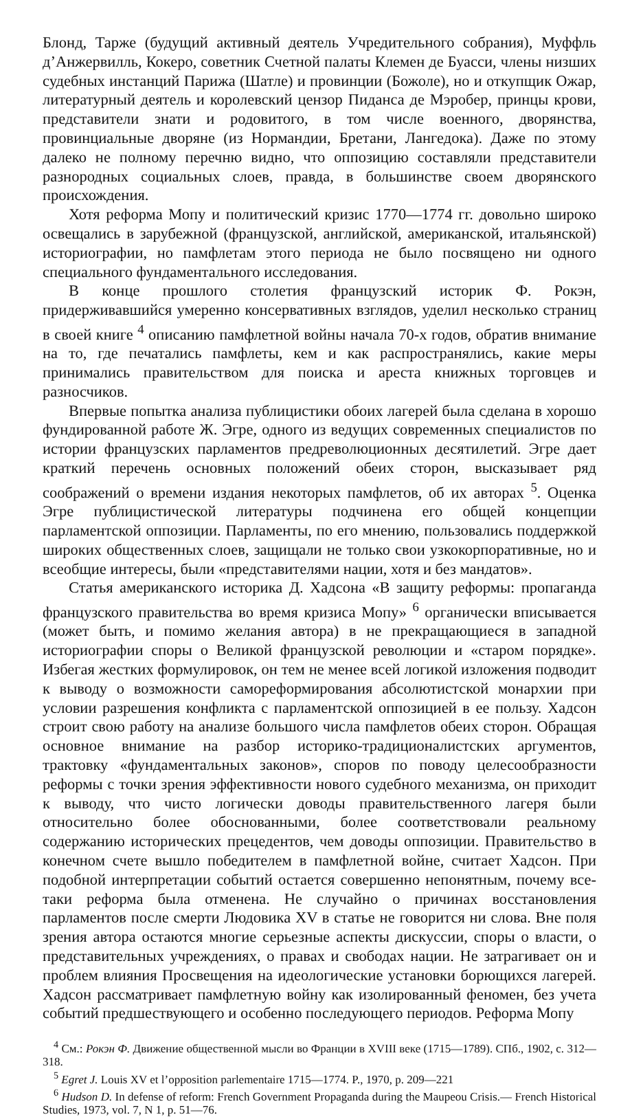Блонд, Тарже (будущий активный деятель Учредительного собрания), Муффль д’Анжервилль, Кокеро, советник Счетной палаты Клемен де Буасси, члены низших судебных инстанций Парижа (Шатле) и провинции (Божоле), но и откупщик Ожар, литературный деятель и королевский цензор Пиданса де Мэробер, принцы крови, представители знати и родовитого, в том числе военного, дворянства, провинциальные дворяне (из Нормандии, Бретани, Лангедока). Даже по этому далеко не полному перечню видно, что оппозицию составляли представители разнородных социальных слоев, правда, в большинстве своем дворянского происхождения.
Хотя реформа Мопу и политический кризис 1770—1774 гг. довольно широко освещались в зарубежной (французской, английской, американской, итальянской) историографии, но памфлетам этого периода не было посвящено ни одного специального фундаментального исследования.
В конце прошлого столетия французский историк Ф. Рокэн, придерживавшийся умеренно консервативных взглядов, уделил несколько страниц в своей книге <sup>4</sup> описанию памфлетной войны начала 70-х годов, обратив внимание на то, где печатались памфлеты, кем и как распространялись, какие меры принимались правительством для поиска и ареста книжных торговцев и разносчиков.
Впервые попытка анализа публицистики обоих лагерей была сделана в хорошо фундированной работе Ж. Эгре, одного из ведущих современных специалистов по истории французских парламентов предреволюционных десятилетий. Эгре дает краткий перечень основных положений обеих сторон, высказывает ряд соображений о времени издания некоторых памфлетов, об их авторах <sup>5</sup>. Оценка Эгре публицистической литературы подчинена его общей концепции парламентской оппозиции. Парламенты, по его мнению, пользовались поддержкой широких общественных слоев, защищали не только свои узкокорпоративные, но и всеобщие интересы, были «представителями нации, хотя и без мандатов».
Статья американского историка Д. Хадсона «В защиту реформы: пропаганда французского правительства во время кризиса Мопу» <sup>6</sup> органически вписывается (может быть, и помимо желания автора) в не прекращающиеся в западной историографии споры о Великой французской революции и «старом порядке». Избегая жестких формулировок, он тем не менее всей логикой изложения подводит к выводу о возможности самореформирования абсолютистской монархии при условии разрешения конфликта с парламентской оппозицией в ее пользу. Хадсон строит свою работу на анализе большого числа памфлетов обеих сторон. Обращая основное внимание на разбор историко-традиционалистских аргументов, трактовку «фундаментальных законов», споров по поводу целесообразности реформы с точки зрения эффективности нового судебного механизма, он приходит к выводу, что чисто логически доводы правительственного лагеря были относительно более обоснованными, более соответствовали реальному содержанию исторических прецедентов, чем доводы оппозиции. Правительство в конечном счете вышло победителем в памфлетной войне, считает Хадсон. При подобной интерпретации событий остается совершенно непонятным, почему все-таки реформа была отменена. Не случайно о причинах восстановления парламентов после смерти Людовика XV в статье не говорится ни слова. Вне поля зрения автора остаются многие серьезные аспекты дискуссии, споры о власти, о представительных учреждениях, о правах и свободах нации. Не затрагивает он и проблем влияния Просвещения на идеологические установки борющихся лагерей. Хадсон рассматривает памфлетную войну как изолированный феномен, без учета событий предшествующего и особенно последующего периодов. Реформа Мопу
<sup>4</sup> См.: Рокэн Ф. Движение общественной мысли во Франции в XVIII веке (1715—1789). СПб., 1902, с. 312—318.
<sup>5</sup> Egret J. Louis XV et l’opposition parlementaire 1715—1774. P., 1970, p. 209—221
<sup>6</sup> Hudson D. In defense of reform: French Government Propaganda during the Maupeou Crisis.— French Historical Studies, 1973, vol. 7, N 1, p. 51—76.